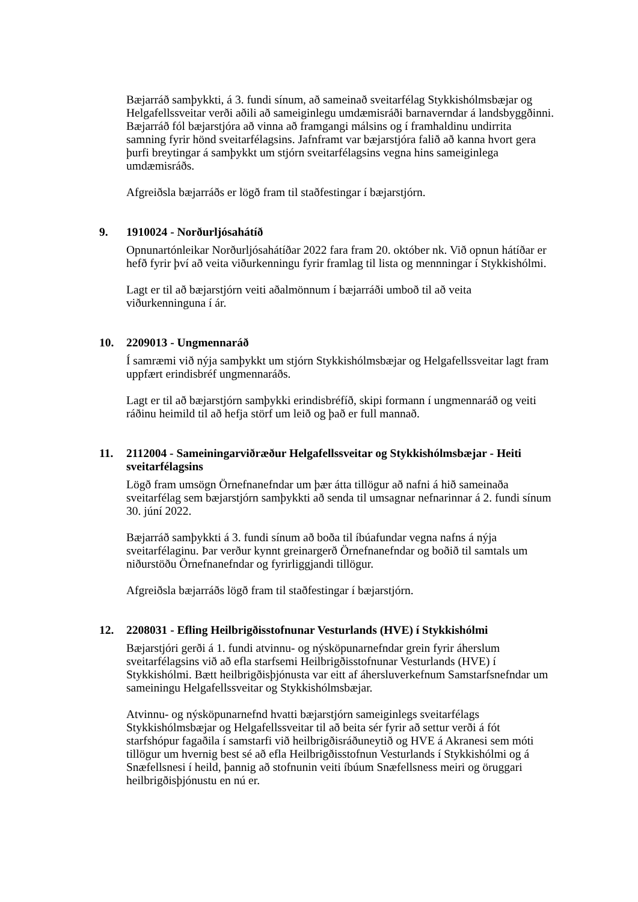Bæjarráð samþykkti, á 3. fundi sínum, að sameinað sveitarfélag Stykkishólmsbæjar og Helgafellssveitar verði aðili að sameiginlegu umdæmisráði barnaverndar á landsbyggðinni. Bæjarráð fól bæjarstjóra að vinna að framgangi málsins og í framhaldinu undirrita samning fyrir hönd sveitarfélagsins. Jafnframt var bæjarstjóra falið að kanna hvort gera þurfi breytingar á samþykkt um stjórn sveitarfélagsins vegna hins sameiginlega umdæmisráðs.
Afgreiðsla bæjarráðs er lögð fram til staðfestingar í bæjarstjórn.
9. 1910024 - Norðurljósahátíð
Opnunartónleikar Norðurljósahátíðar 2022 fara fram 20. október nk. Við opnun hátíðar er hefð fyrir því að veita viðurkenningu fyrir framlag til lista og mennningar í Stykkishólmi.
Lagt er til að bæjarstjórn veiti aðalmönnum í bæjarráði umboð til að veita viðurkenninguna í ár.
10. 2209013 - Ungmennaráð
Í samræmi við nýja samþykkt um stjórn Stykkishólmsbæjar og Helgafellssveitar lagt fram uppfært erindisbréf ungmennaráðs.
Lagt er til að bæjarstjórn samþykki erindisbréfíð, skipi formann í ungmennaráð og veiti ráðinu heimild til að hefja störf um leið og það er full mannað.
11. 2112004 - Sameiningarviðræður Helgafellssveitar og Stykkishólmsbæjar - Heiti sveitarfélagsins
Lögð fram umsögn Örnefnanefndar um þær átta tillögur að nafni á hið sameinaða sveitarfélag sem bæjarstjórn samþykkti að senda til umsagnar nefnarinnar á 2. fundi sínum 30. júní 2022.
Bæjarráð samþykkti á 3. fundi sínum að boða til íbúafundar vegna nafns á nýja sveitarfélaginu. Þar verður kynnt greinargerð Örnefnanefndar og boðið til samtals um niðurstöðu Örnefnanefndar og fyrirliggjandi tillögur.
Afgreiðsla bæjarráðs lögð fram til staðfestingar í bæjarstjórn.
12. 2208031 - Efling Heilbrigðisstofnunar Vesturlands (HVE) í Stykkishólmi
Bæjarstjóri gerði á 1. fundi atvinnu- og nýsköpunarnefndar grein fyrir áherslum sveitarfélagsins við að efla starfsemi Heilbrigðisstofnunar Vesturlands (HVE) í Stykkishólmi. Bætt heilbrigðisþjónusta var eitt af áhersluverkefnum Samstarfsnefndar um sameiningu Helgafellssveitar og Stykkishólmsbæjar.
Atvinnu- og nýsköpunarnefnd hvatti bæjarstjórn sameiginlegs sveitarfélags Stykkishólmsbæjar og Helgafellssveitar til að beita sér fyrir að settur verði á fót starfshópur fagaðila í samstarfi við heilbrigðisráðuneytið og HVE á Akranesi sem móti tillögur um hvernig best sé að efla Heilbrigðisstofnun Vesturlands í Stykkishólmi og á Snæfellsnesi í heild, þannig að stofnunin veiti íbúum Snæfellsness meiri og öruggari heilbrigðisþjónustu en nú er.